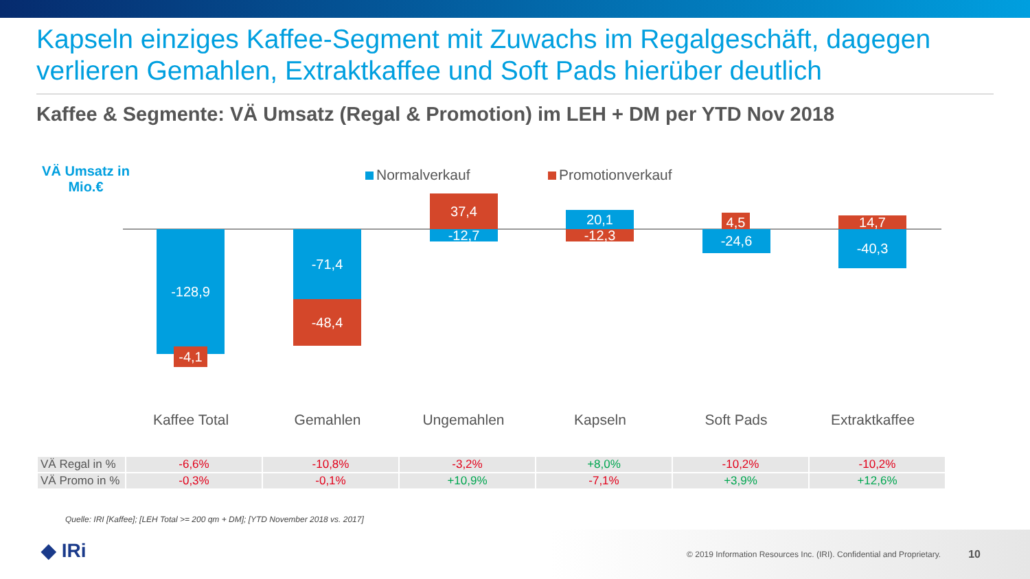Kapseln einziges Kaffee-Segment mit Zuwachs im Regalgeschäft, dagegen verlieren Gemahlen, Extraktkaffee und Soft Pads hierüber deutlich
Kaffee & Segmente: VÄ Umsatz (Regal & Promotion) im LEH + DM per YTD Nov 2018
VÄ Umsatz in Mio.€
Normalverkauf Promotionverkauf
-128,9
-4,1
-71,4
-48,4
37,4
-12,7
20,1
-12,3
4,5
-24,6
14,7
-40,3
Kaffee Total Gemahlen Ungemahlen Kapseln Soft Pads Extraktkaffee
| VÄ Regal in % | -6,6% | -10,8% | -3,2% | +8,0% | -10,2% | -10,2% |
| VÄ Promo in % | -0,3% | -0,1% | +10,9% | -7,1% | +3,9% | +12,6% |
Quelle: IRI [Kaffee]; [LEH Total >= 200 qm + DM]; [YTD November 2018 vs. 2017]
◆ IRi
© 2019 Information Resources Inc. (IRI). Confidential and Proprietary. 10